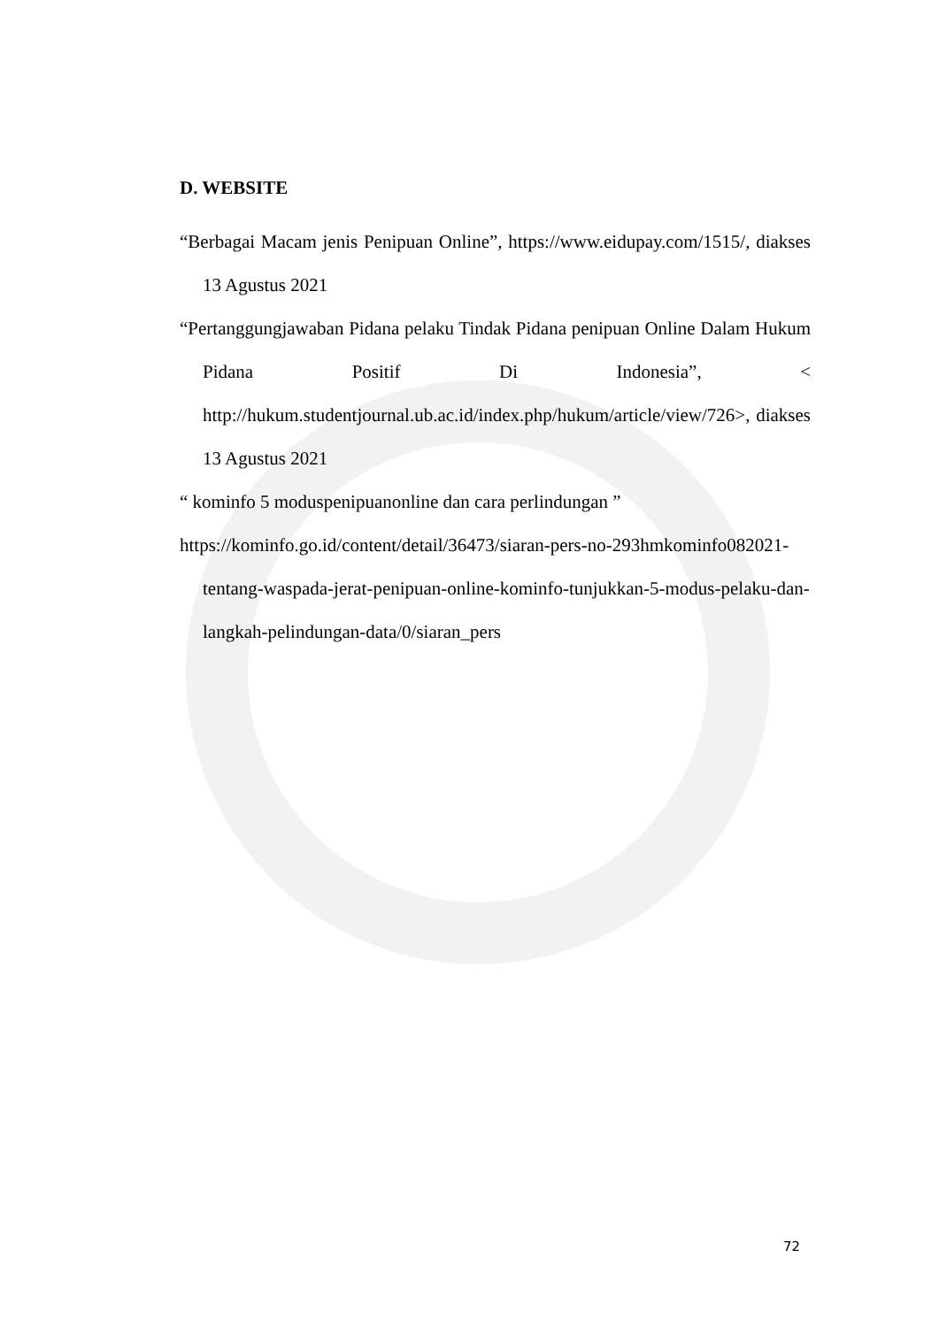D. WEBSITE
“Berbagai Macam jenis Penipuan Online”, https://www.eidupay.com/1515/, diakses 13 Agustus 2021
“Pertanggungjawaban Pidana pelaku Tindak Pidana penipuan Online Dalam Hukum Pidana Positif Di Indonesia”, < http://hukum.studentjournal.ub.ac.id/index.php/hukum/article/view/726>, diakses 13 Agustus 2021
“ kominfo 5 moduspenipuanonline dan cara perlindungan ”
https://kominfo.go.id/content/detail/36473/siaran-pers-no-293hmkominfo082021-tentang-waspada-jerat-penipuan-online-kominfo-tunjukkan-5-modus-pelaku-dan-langkah-pelindungan-data/0/siaran_pers
72